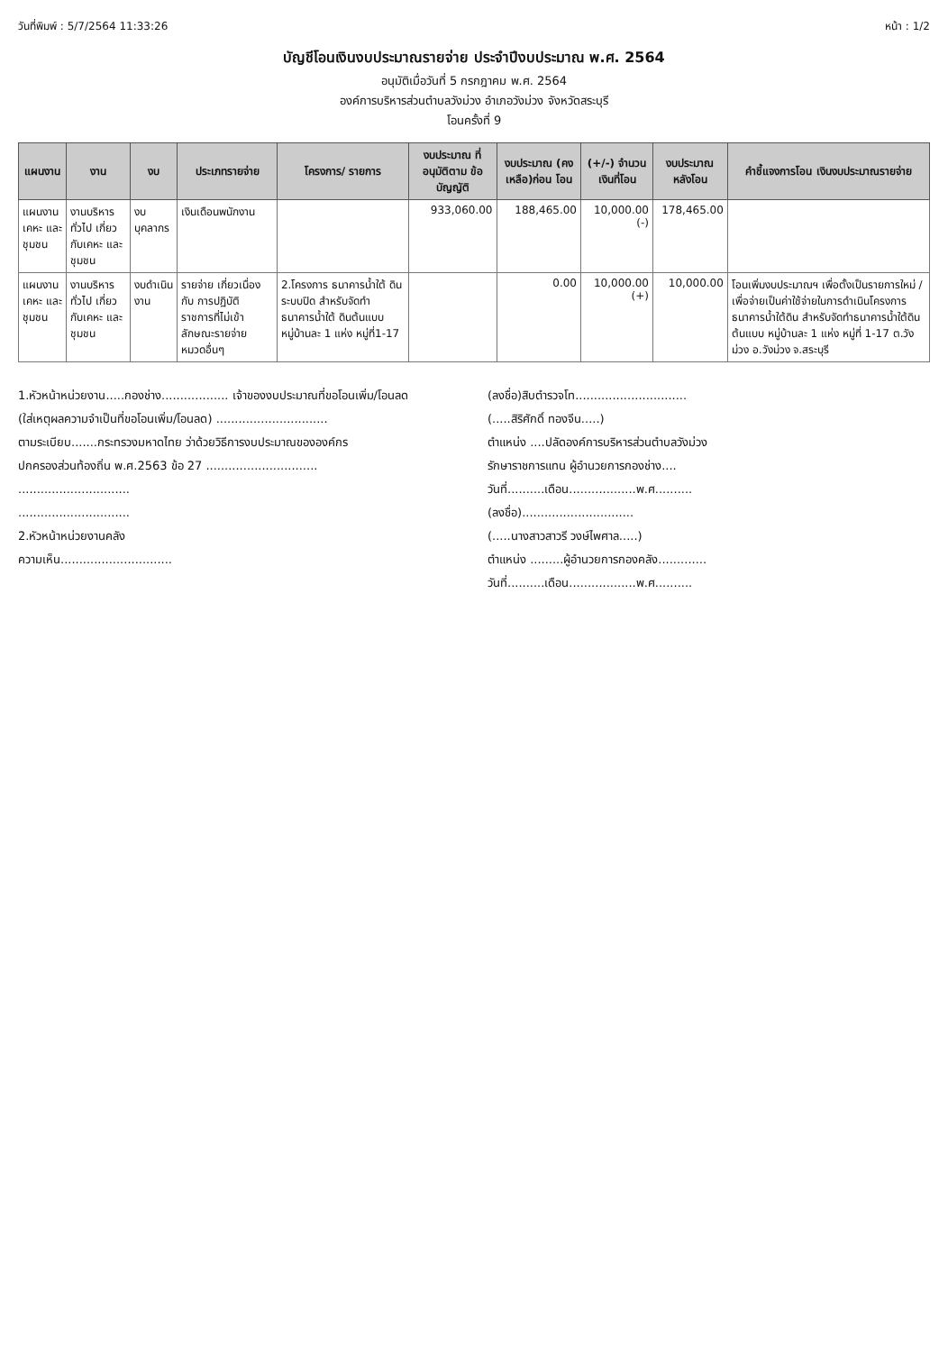วันที่พิมพ์ : 5/7/2564 11:33:26 หน้า : 1/2
บัญชีโอนเงินงบประมาณรายจ่าย ประจำปีงบประมาณ พ.ศ. 2564
อนุมัติเมื่อวันที่ 5 กรกฎาคม พ.ศ. 2564
องค์การบริหารส่วนตำบลวังม่วง อำเภอวังม่วง จังหวัดสระบุรี
โอนครั้งที่ 9
| แผนงาน | งาน | งบ | ประเภทรายจ่าย | โครงการ/ รายการ | งบประมาณ ที่อนุมัติตาม ข้อบัญญัติ | งบประมาณ (คงเหลือ)ก่อน โอน | (+/-) จำนวน เงินที่โอน | งบประมาณ หลังโอน | คำชี้แจงการโอน เงินงบประมาณรายจ่าย |
| --- | --- | --- | --- | --- | --- | --- | --- | --- | --- |
| แผนงานเคหะ และชุมชน | งานบริหารทั่วไป เกี่ยวกับเคหะ และชุมชน | งบบุคลากร | เงินเดือนพนักงาน | | 933,060.00 | 188,465.00 | 10,000.00 (-) | 178,465.00 | |
| แผนงานเคหะ และชุมชน | งานบริหารทั่วไป เกี่ยวกับเคหะ และชุมชน | งบดำเนินงาน | รายจ่าย เกี่ยวเนื่องกับ การปฏิบัติ ราชการที่ไม่เข้า ลักษณะรายจ่าย หมวดอื่นๆ | 2.โครงการ ธนาคารน้ำใต้ ดินระบบปิด สำหรับจัดทำ ธนาคารน้ำใต้ ดินต้นแบบ หมู่บ้านละ 1 แห่ง หมู่ที่1-17 | | 0.00 | 10,000.00 (+) | 10,000.00 | โอนเพิ่มงบประมาณฯ เพื่อตั้งเป็นรายการใหม่ / เพื่อจ่ายเป็นค่าใช้จ่ายในการดำเนินโครงการธนาคารน้ำใต้ดิน สำหรับจัดทำธนาคารน้ำใต้ดินต้นแบบ หมู่บ้านละ 1 แห่ง หมู่ที่ 1-17 ต.วังม่วง อ.วังม่วง จ.สระบุรี |
1.หัวหน้าหน่วยงาน.....กองช่าง.................. เจ้าของงบประมาณที่ขอโอนเพิ่ม/โอนลด
(ใส่เหตุผลความจำเป็นที่ขอโอนเพิ่ม/โอนลด) ..............................
ตามระเบียบ.......กระทรวงมหาดไทย ว่าด้วยวิธีการงบประมาณขององค์กร
ปกครองส่วนท้องถิ่น พ.ศ.2563 ข้อ 27 ..............................
..............................
..............................
2.หัวหน้าหน่วยงานคลัง
ความเห็น..............................
(ลงชื่อ)สิบตำรวจโท..............................
(.....สิริศักดิ์ ทองจีน.....)
ตำแหน่ง ....ปลัดองค์การบริหารส่วนตำบลวังม่วง
รักษาราชการแทน ผู้อำนวยการกองช่าง....
วันที่..........เดือน..................พ.ศ..........
(ลงชื่อ)..............................
(.....นางสาวสาวรี วงษ์ไพศาล.....)
ตำแหน่ง .........ผู้อำนวยการกองคลัง.............
วันที่..........เดือน..................พ.ศ..........